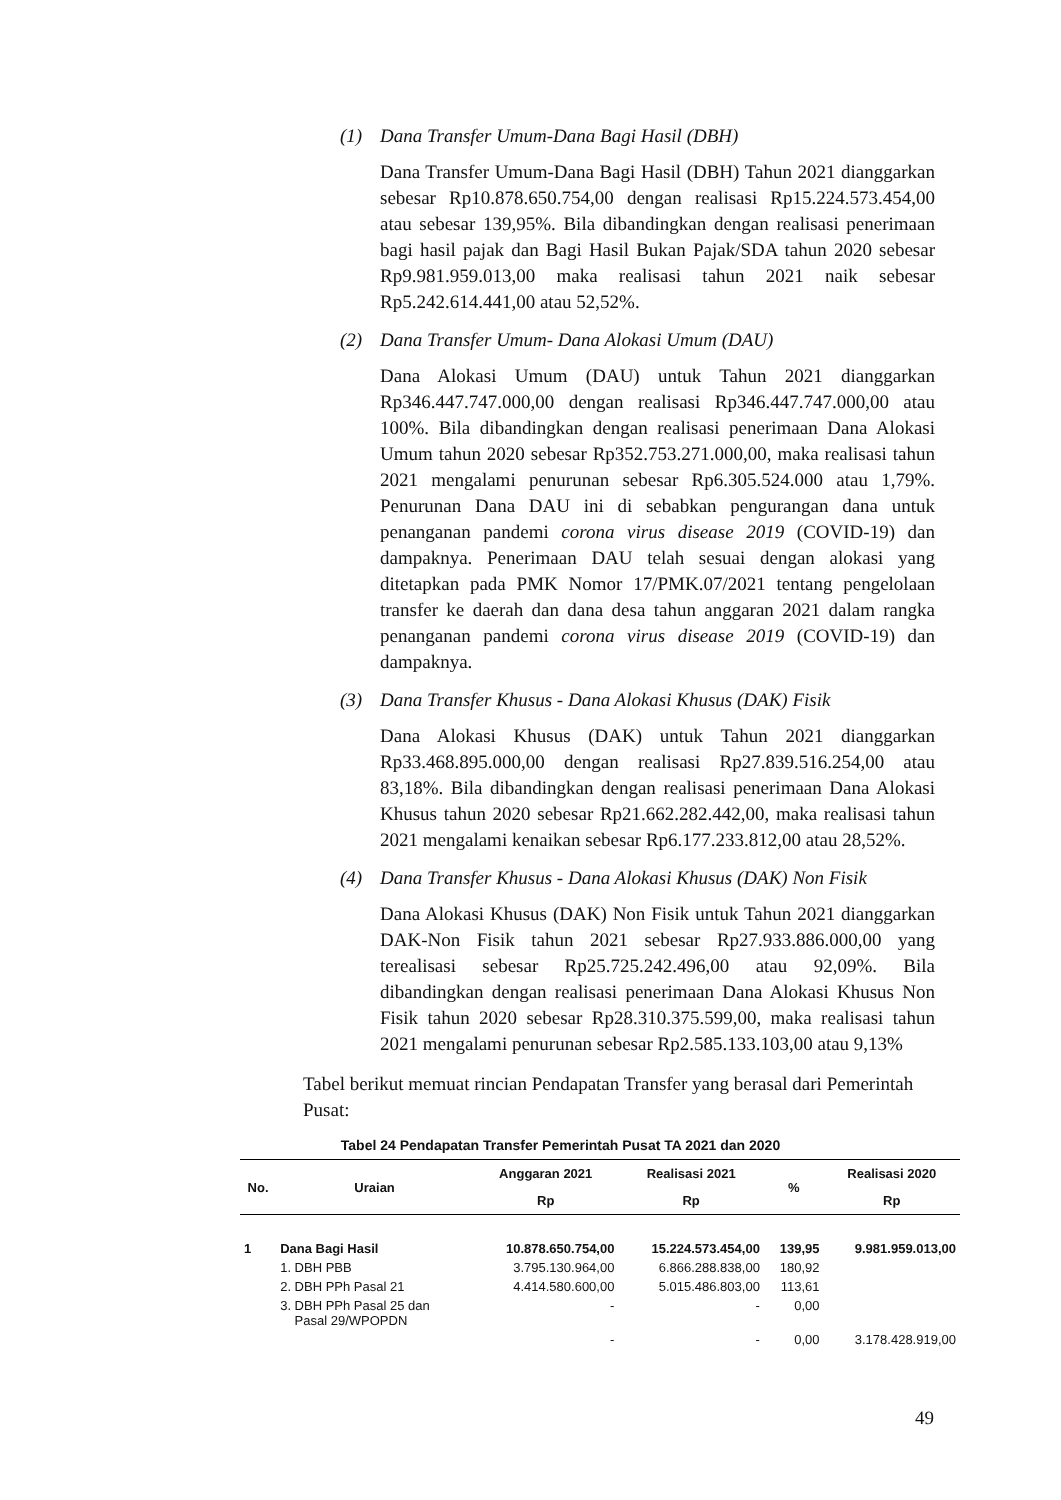(1) Dana Transfer Umum-Dana Bagi Hasil (DBH)
Dana Transfer Umum-Dana Bagi Hasil (DBH) Tahun 2021 dianggarkan sebesar Rp10.878.650.754,00 dengan realisasi Rp15.224.573.454,00 atau sebesar 139,95%. Bila dibandingkan dengan realisasi penerimaan bagi hasil pajak dan Bagi Hasil Bukan Pajak/SDA tahun 2020 sebesar Rp9.981.959.013,00 maka realisasi tahun 2021 naik sebesar Rp5.242.614.441,00 atau 52,52%.
(2) Dana Transfer Umum- Dana Alokasi Umum (DAU)
Dana Alokasi Umum (DAU) untuk Tahun 2021 dianggarkan Rp346.447.747.000,00 dengan realisasi Rp346.447.747.000,00 atau 100%. Bila dibandingkan dengan realisasi penerimaan Dana Alokasi Umum tahun 2020 sebesar Rp352.753.271.000,00, maka realisasi tahun 2021 mengalami penurunan sebesar Rp6.305.524.000 atau 1,79%. Penurunan Dana DAU ini di sebabkan pengurangan dana untuk penanganan pandemi corona virus disease 2019 (COVID-19) dan dampaknya. Penerimaan DAU telah sesuai dengan alokasi yang ditetapkan pada PMK Nomor 17/PMK.07/2021 tentang pengelolaan transfer ke daerah dan dana desa tahun anggaran 2021 dalam rangka penanganan pandemi corona virus disease 2019 (COVID-19) dan dampaknya.
(3) Dana Transfer Khusus - Dana Alokasi Khusus (DAK) Fisik
Dana Alokasi Khusus (DAK) untuk Tahun 2021 dianggarkan Rp33.468.895.000,00 dengan realisasi Rp27.839.516.254,00 atau 83,18%. Bila dibandingkan dengan realisasi penerimaan Dana Alokasi Khusus tahun 2020 sebesar Rp21.662.282.442,00, maka realisasi tahun 2021 mengalami kenaikan sebesar Rp6.177.233.812,00 atau 28,52%.
(4) Dana Transfer Khusus - Dana Alokasi Khusus (DAK) Non Fisik
Dana Alokasi Khusus (DAK) Non Fisik untuk Tahun 2021 dianggarkan DAK-Non Fisik tahun 2021 sebesar Rp27.933.886.000,00 yang terealisasi sebesar Rp25.725.242.496,00 atau 92,09%. Bila dibandingkan dengan realisasi penerimaan Dana Alokasi Khusus Non Fisik tahun 2020 sebesar Rp28.310.375.599,00, maka realisasi tahun 2021 mengalami penurunan sebesar Rp2.585.133.103,00 atau 9,13%
Tabel berikut memuat rincian Pendapatan Transfer yang berasal dari Pemerintah Pusat:
Tabel 24 Pendapatan Transfer Pemerintah Pusat TA 2021 dan 2020
| No. | Uraian | Anggaran 2021 | Realisasi 2021 | % | Realisasi 2020 |
| --- | --- | --- | --- | --- | --- |
| | | Rp | Rp | | Rp |
| 1 | Dana Bagi Hasil | 10.878.650.754,00 | 15.224.573.454,00 | 139,95 | 9.981.959.013,00 |
| | 1. DBH PBB | 3.795.130.964,00 | 6.866.288.838,00 | 180,92 | |
| | 2. DBH PPh Pasal 21 | 4.414.580.600,00 | 5.015.486.803,00 | 113,61 | |
| | 3. DBH PPh Pasal 25 dan Pasal 29/WPOPDN | - | - | 0,00 | |
| | | - | - | 0,00 | 3.178.428.919,00 |
49